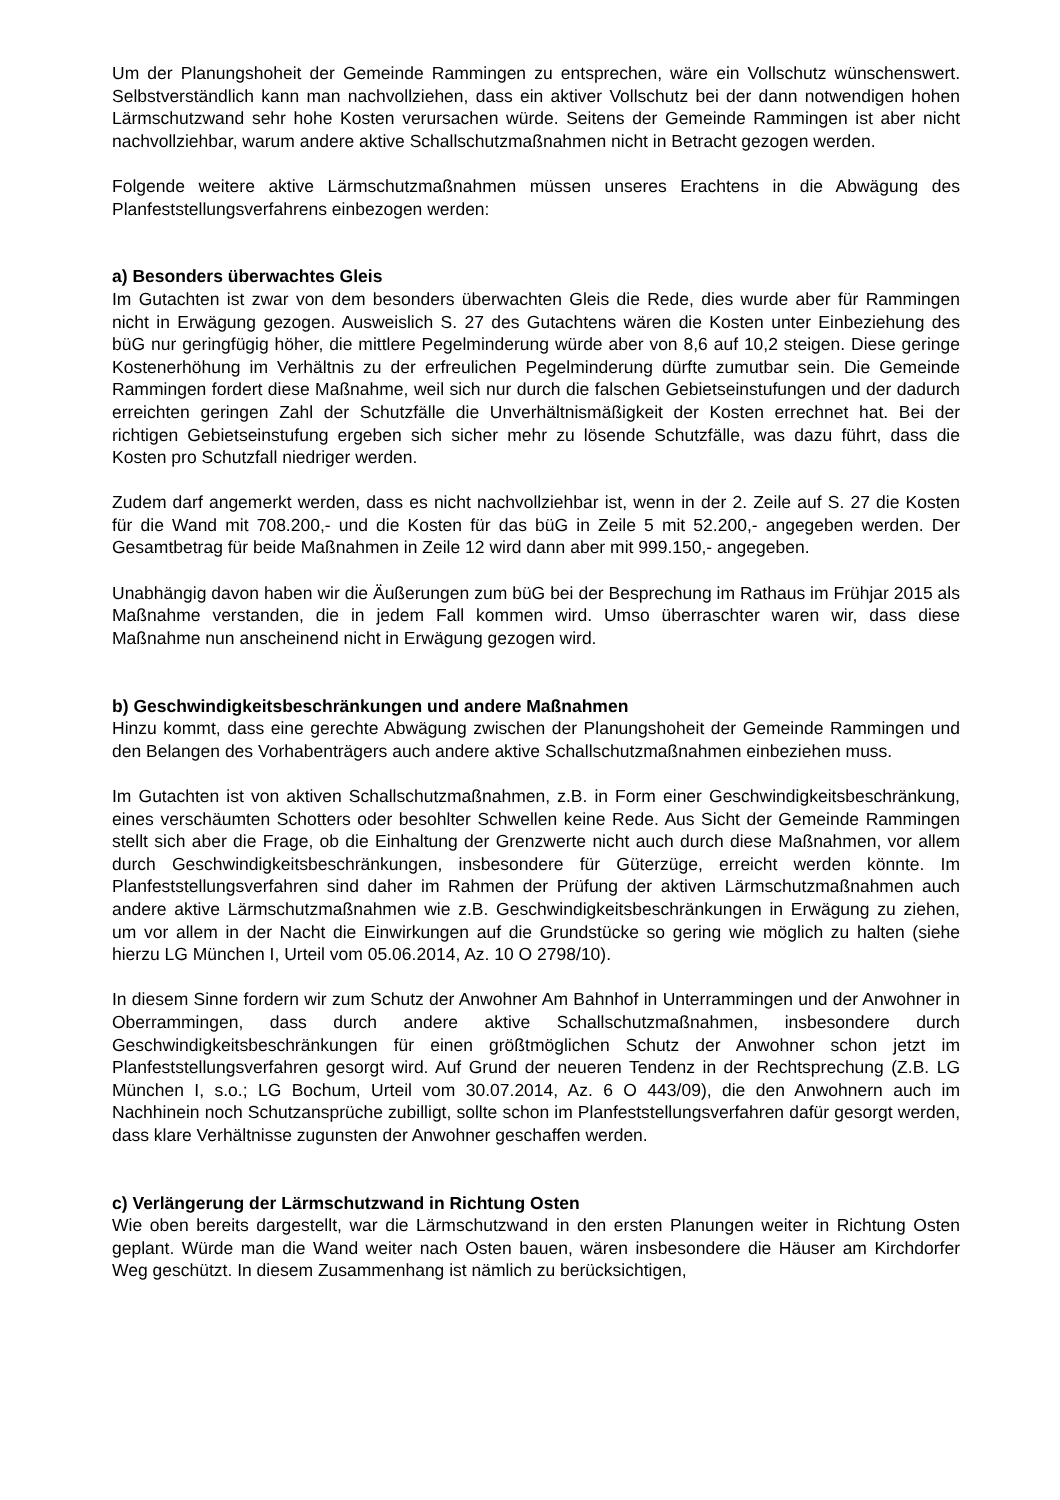Um der Planungshoheit der Gemeinde Rammingen zu entsprechen, wäre ein Vollschutz wünschenswert. Selbstverständlich kann man nachvollziehen, dass ein aktiver Vollschutz bei der dann notwendigen hohen Lärmschutzwand sehr hohe Kosten verursachen würde. Seitens der Gemeinde Rammingen ist aber nicht nachvollziehbar, warum andere aktive Schallschutzmaßnahmen nicht in Betracht gezogen werden.
Folgende weitere aktive Lärmschutzmaßnahmen müssen unseres Erachtens in die Abwägung des Planfeststellungsverfahrens einbezogen werden:
a) Besonders überwachtes Gleis
Im Gutachten ist zwar von dem besonders überwachten Gleis die Rede, dies wurde aber für Rammingen nicht in Erwägung gezogen. Ausweislich S. 27 des Gutachtens wären die Kosten unter Einbeziehung des büG nur geringfügig höher, die mittlere Pegelminderung würde aber von 8,6 auf 10,2 steigen. Diese geringe Kostenerhöhung im Verhältnis zu der erfreulichen Pegelminderung dürfte zumutbar sein. Die Gemeinde Rammingen fordert diese Maßnahme, weil sich nur durch die falschen Gebietseinstufungen und der dadurch erreichten geringen Zahl der Schutzfälle die Unverhältnismäßigkeit der Kosten errechnet hat. Bei der richtigen Gebietseinstufung ergeben sich sicher mehr zu lösende Schutzfälle, was dazu führt, dass die Kosten pro Schutzfall niedriger werden.
Zudem darf angemerkt werden, dass es nicht nachvollziehbar ist, wenn in der 2. Zeile auf S. 27 die Kosten für die Wand mit 708.200,- und die Kosten für das büG in Zeile 5 mit 52.200,- angegeben werden. Der Gesamtbetrag für beide Maßnahmen in Zeile 12 wird dann aber mit 999.150,- angegeben.
Unabhängig davon haben wir die Äußerungen zum büG bei der Besprechung im Rathaus im Frühjar 2015 als Maßnahme verstanden, die in jedem Fall kommen wird. Umso überraschter waren wir, dass diese Maßnahme nun anscheinend nicht in Erwägung gezogen wird.
b) Geschwindigkeitsbeschränkungen und andere Maßnahmen
Hinzu kommt, dass eine gerechte Abwägung zwischen der Planungshoheit der Gemeinde Rammingen und den Belangen des Vorhabenträgers auch andere aktive Schallschutzmaßnahmen einbeziehen muss.
Im Gutachten ist von aktiven Schallschutzmaßnahmen, z.B. in Form einer Geschwindigkeitsbeschränkung, eines verschäumten Schotters oder besohlter Schwellen keine Rede. Aus Sicht der Gemeinde Rammingen stellt sich aber die Frage, ob die Einhaltung der Grenzwerte nicht auch durch diese Maßnahmen, vor allem durch Geschwindigkeitsbeschränkungen, insbesondere für Güterzüge, erreicht werden könnte. Im Planfeststellungsverfahren sind daher im Rahmen der Prüfung der aktiven Lärmschutzmaßnahmen auch andere aktive Lärmschutzmaßnahmen wie z.B. Geschwindigkeitsbeschränkungen in Erwägung zu ziehen, um vor allem in der Nacht die Einwirkungen auf die Grundstücke so gering wie möglich zu halten (siehe hierzu LG München I, Urteil vom 05.06.2014, Az. 10 O 2798/10).
In diesem Sinne fordern wir zum Schutz der Anwohner Am Bahnhof in Unterrammingen und der Anwohner in Oberrammingen, dass durch andere aktive Schallschutzmaßnahmen, insbesondere durch Geschwindigkeitsbeschränkungen für einen größtmöglichen Schutz der Anwohner schon jetzt im Planfeststellungsverfahren gesorgt wird. Auf Grund der neueren Tendenz in der Rechtsprechung (Z.B. LG München I, s.o.; LG Bochum, Urteil vom 30.07.2014, Az. 6 O 443/09), die den Anwohnern auch im Nachhinein noch Schutzansprüche zubilligt, sollte schon im Planfeststellungsverfahren dafür gesorgt werden, dass klare Verhältnisse zugunsten der Anwohner geschaffen werden.
c) Verlängerung der Lärmschutzwand in Richtung Osten
Wie oben bereits dargestellt, war die Lärmschutzwand in den ersten Planungen weiter in Richtung Osten geplant. Würde man die Wand weiter nach Osten bauen, wären insbesondere die Häuser am Kirchdorfer Weg geschützt. In diesem Zusammenhang ist nämlich zu berücksichtigen,